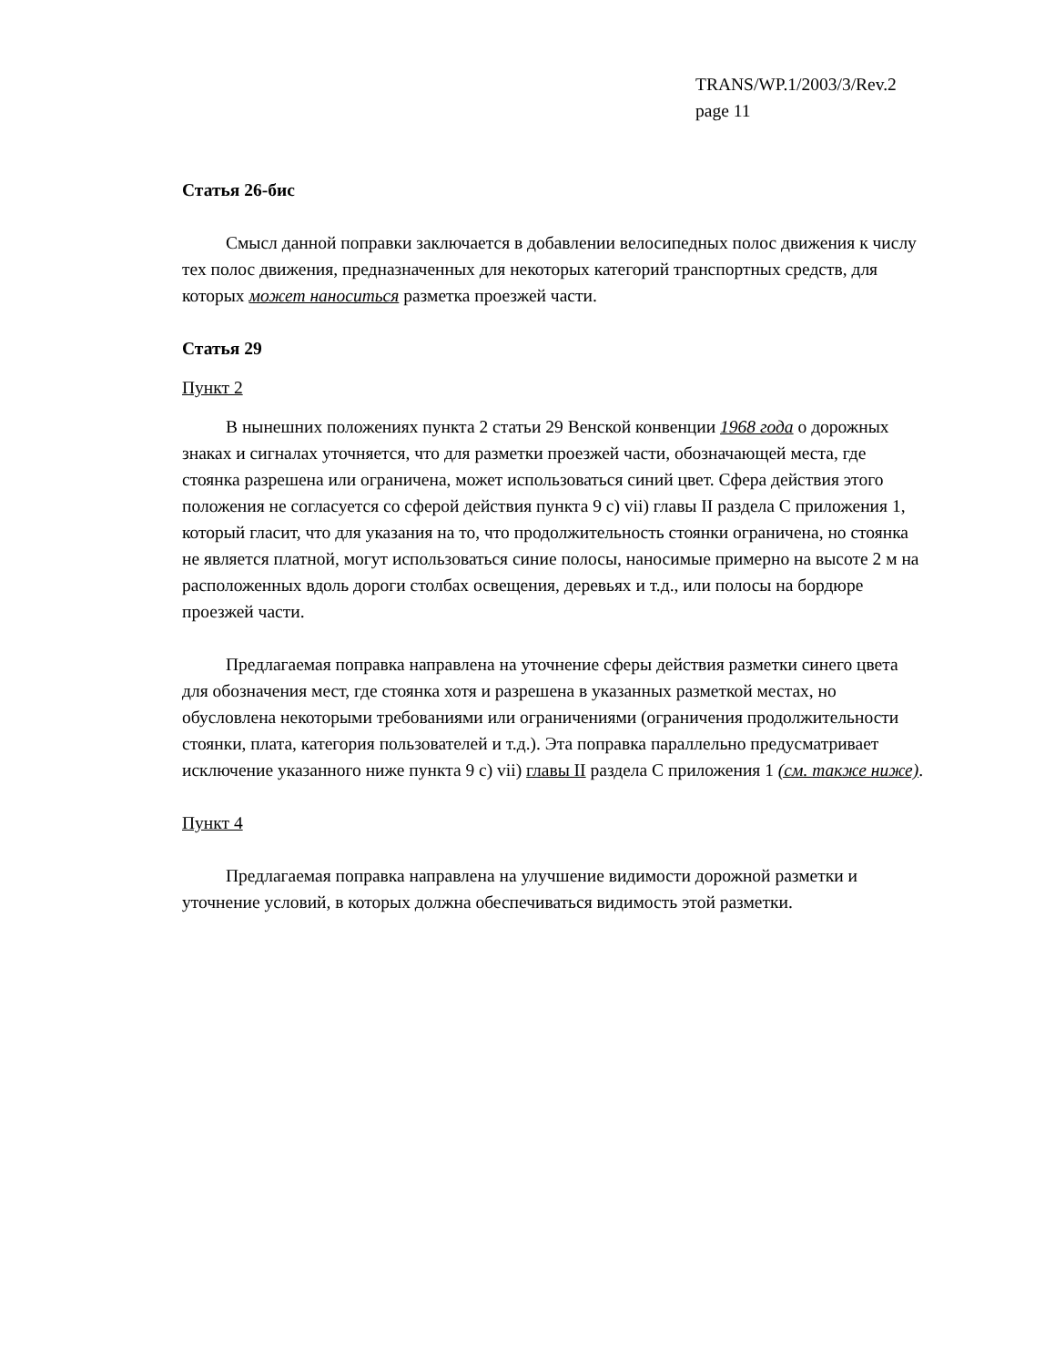TRANS/WP.1/2003/3/Rev.2
page 11
Статья 26-бис
Смысл данной поправки заключается в добавлении велосипедных полос движения к числу тех полос движения, предназначенных для некоторых категорий транспортных средств, для которых может наноситься разметка проезжей части.
Статья 29
Пункт 2
В нынешних положениях пункта 2 статьи 29 Венской конвенции 1968 года о дорожных знаках и сигналах уточняется, что для разметки проезжей части, обозначающей места, где стоянка разрешена или ограничена, может использоваться синий цвет. Сфера действия этого положения не согласуется со сферой действия пункта 9 c) vii) главы II раздела C приложения 1, который гласит, что для указания на то, что продолжительность стоянки ограничена, но стоянка не является платной, могут использоваться синие полосы, наносимые примерно на высоте 2 м на расположенных вдоль дороги столбах освещения, деревьях и т.д., или полосы на бордюре проезжей части.
Предлагаемая поправка направлена на уточнение сферы действия разметки синего цвета для обозначения мест, где стоянка хотя и разрешена в указанных разметкой местах, но обусловлена некоторыми требованиями или ограничениями (ограничения продолжительности стоянки, плата, категория пользователей и т.д.). Эта поправка параллельно предусматривает исключение указанного ниже пункта 9 c) vii) главы II раздела C приложения 1 (см. также ниже).
Пункт 4
Предлагаемая поправка направлена на улучшение видимости дорожной разметки и уточнение условий, в которых должна обеспечиваться видимость этой разметки.